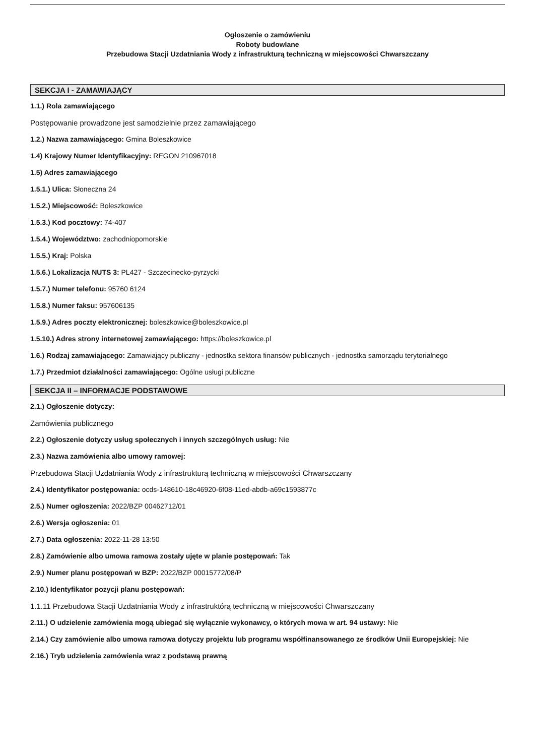Ogłoszenie o zamówieniu
Roboty budowlane
Przebudowa Stacji Uzdatniania Wody z infrastrukturą techniczną w miejscowości Chwarszczany
SEKCJA I - ZAMAWIAJĄCY
1.1.) Rola zamawiającego
Postępowanie prowadzone jest samodzielnie przez zamawiającego
1.2.) Nazwa zamawiającego: Gmina Boleszkowice
1.4) Krajowy Numer Identyfikacyjny: REGON 210967018
1.5) Adres zamawiającego
1.5.1.) Ulica: Słoneczna 24
1.5.2.) Miejscowość: Boleszkowice
1.5.3.) Kod pocztowy: 74-407
1.5.4.) Województwo: zachodniopomorskie
1.5.5.) Kraj: Polska
1.5.6.) Lokalizacja NUTS 3: PL427 - Szczecinecko-pyrzycki
1.5.7.) Numer telefonu: 95760 6124
1.5.8.) Numer faksu: 957606135
1.5.9.) Adres poczty elektronicznej: boleszkowice@boleszkowice.pl
1.5.10.) Adres strony internetowej zamawiającego: https://boleszkowice.pl
1.6.) Rodzaj zamawiającego: Zamawiający publiczny - jednostka sektora finansów publicznych - jednostka samorządu terytorialnego
1.7.) Przedmiot działalności zamawiającego: Ogólne usługi publiczne
SEKCJA II – INFORMACJE PODSTAWOWE
2.1.) Ogłoszenie dotyczy:
Zamówienia publicznego
2.2.) Ogłoszenie dotyczy usług społecznych i innych szczególnych usług: Nie
2.3.) Nazwa zamówienia albo umowy ramowej:
Przebudowa Stacji Uzdatniania Wody z infrastrukturą techniczną w miejscowości Chwarszczany
2.4.) Identyfikator postępowania: ocds-148610-18c46920-6f08-11ed-abdb-a69c1593877c
2.5.) Numer ogłoszenia: 2022/BZP 00462712/01
2.6.) Wersja ogłoszenia: 01
2.7.) Data ogłoszenia: 2022-11-28 13:50
2.8.) Zamówienie albo umowa ramowa zostały ujęte w planie postępowań: Tak
2.9.) Numer planu postępowań w BZP: 2022/BZP 00015772/08/P
2.10.) Identyfikator pozycji planu postępowań:
1.1.11 Przebudowa Stacji Uzdatniania Wody z infrastruktórą techniczną w miejscowości Chwarszczany
2.11.) O udzielenie zamówienia mogą ubiegać się wyłącznie wykonawcy, o których mowa w art. 94 ustawy: Nie
2.14.) Czy zamówienie albo umowa ramowa dotyczy projektu lub programu współfinansowanego ze środków Unii Europejskiej: Nie
2.16.) Tryb udzielenia zamówienia wraz z podstawą prawną